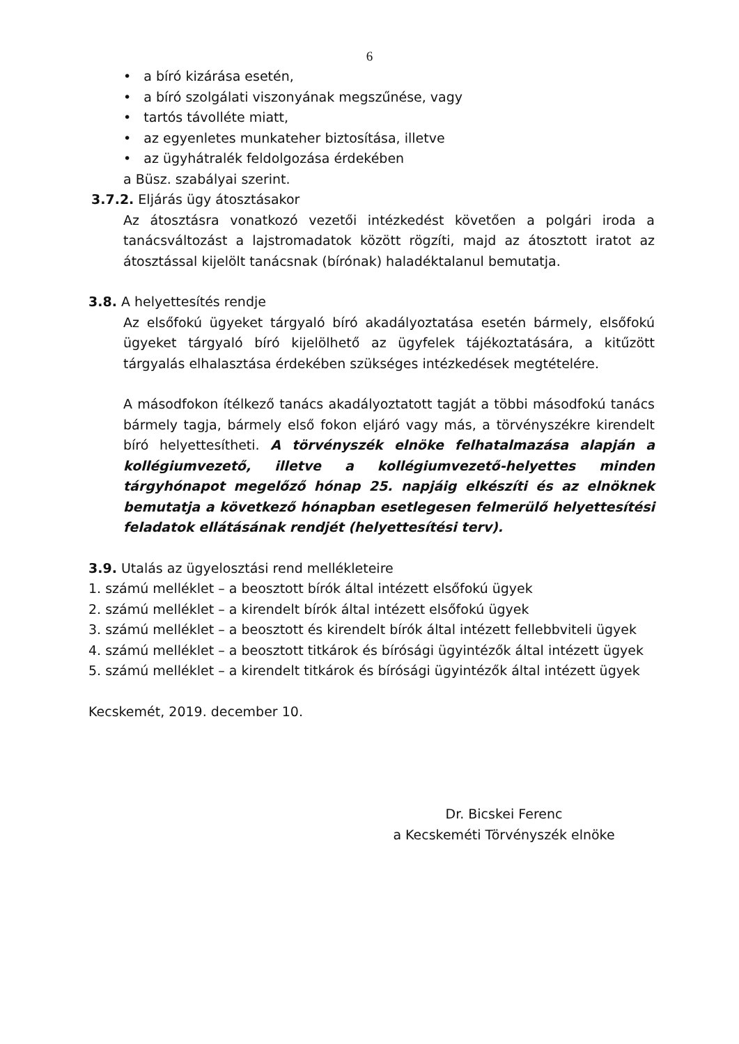6
• a bíró kizárása esetén,
• a bíró szolgálati viszonyának megszűnése, vagy
• tartós távolléte miatt,
• az egyenletes munkateher biztosítása, illetve
• az ügyhátralék feldolgozása érdekében
a Büsz. szabályai szerint.
3.7.2. Eljárás ügy átosztásakor
Az átosztásra vonatkozó vezetői intézkedést követően a polgári iroda a tanácsváltozást a lajstromadatok között rögzíti, majd az átosztott iratot az átosztással kijelölt tanácsnak (bírónak) haladéktalanul bemutatja.
3.8. A helyettesítés rendje
Az elsőfokú ügyeket tárgyaló bíró akadályoztatása esetén bármely, elsőfokú ügyeket tárgyaló bíró kijelölhető az ügyfelek tájékoztatására, a kitűzött tárgyalás elhalasztása érdekében szükséges intézkedések megtételére.
A másodfokon ítélkező tanács akadályoztatott tagját a többi másodfokú tanács bármely tagja, bármely első fokon eljáró vagy más, a törvényszékre kirendelt bíró helyettesítheti. A törvényszék elnöke felhatalmazása alapján a kollégiumvezető, illetve a kollégiumvezető-helyettes minden tárgyhónapot megelőző hónap 25. napjáig elkészíti és az elnöknek bemutatja a következő hónapban esetlegesen felmerülő helyettesítési feladatok ellátásának rendjét (helyettesítési terv).
3.9. Utalás az ügyelosztási rend mellékleteire
1. számú melléklet – a beosztott bírók által intézett elsőfokú ügyek
2. számú melléklet – a kirendelt bírók által intézett elsőfokú ügyek
3. számú melléklet – a beosztott és kirendelt bírók által intézett fellebbviteli ügyek
4. számú melléklet – a beosztott titkárok és bírósági ügyintézők által intézett ügyek
5. számú melléklet – a kirendelt titkárok és bírósági ügyintézők által intézett ügyek
Kecskemét, 2019. december 10.
Dr. Bicskei Ferenc
a Kecskeméti Törvényszék elnöke